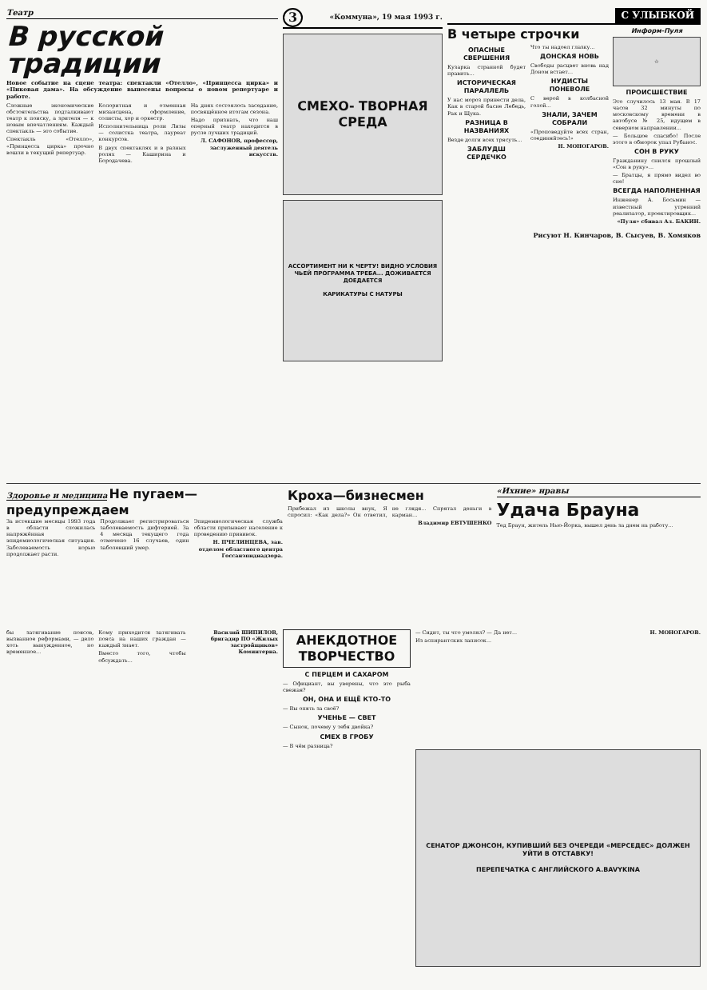Театр
В русской традиции
Новое событие на сцене театра: спектакли «Отелло», «Принцесса цирка» и «Пиковая дама». На обсуждение вынесены вопросы о новом репертуаре и работе.
Сложные экономические обстоятельства подталкивают театр к поиску, а зрителя — к новым впечатлениям. Каждый спектакль — это событие.
Спектакль «Отелло», «Принцесса цирка» прочно вошли в текущий репертуар.
Колоритная и отменная мизансцена, оформление, солисты, хор и оркестр.
Исполнительница роли Лизы — солистка театра, лауреат конкурсов.
В двух спектаклях и в разных ролях — Каширина и Бородачева.
На днях состоялось заседание, посвящённое итогам сезона.
Надо признать, что наш оперный театр находится в русле лучших традиций.
Л. САФОНОВ, профессор, заслуженный деятель искусств.
3 «Коммуна», 19 мая 1993 г.
СМЕХО- ТВОРНАЯ СРЕДА
АССОРТИМЕНТ НИ К ЧЕРТУ! ВИДНО УСЛОВИЯ ЧЬЕЙ ПРОГРАММА ТРЕБА... ДОЖИВАЕТСЯ ДОЕДАЕТСЯ
КАРИКАТУРЫ С НАТУРЫ
С УЛЫБКОЙ
В четыре строчки
ОПАСНЫЕ СВЕРШЕНИЯ
Кузарка странной будет править...
ИСТОРИЧЕСКАЯ ПАРАЛЛЕЛЬ
У нас мороз принести дела, Как в старой басне Лебедь, Рак и Щука.
РАЗНИЦА В НАЗВАНИЯХ
Везде долги всех трясуть...
ЗАБЛУДШ СЕРДЕЧКО
Что ты надоел глазку...
ДОНСКАЯ НОВЬ
Свободы расцвет вновь над Доном встает...
НУДИСТЫ ПОНЕВОЛЕ
С верой в колбасной голой...
ЗНАЛИ, ЗАЧЕМ СОБРАЛИ
«Проповедуйте всех стран, соединяйтесь!»
Н. МОНОГАРОВ.
Информ-Пуля
☆
ПРОИСШЕСТВИЕ
Это случилось 13 мая. В 17 часов 32 минуты по московскому времени в автобусе № 25, идущем в северном направлении...
— Большое спасибо! После этого в обморок упал Рубанос.
СОН В РУКУ
Гражданину снился прошлый «Сон в руку»...
— Братцы, я прямо видел во сне!
ВСЕГДА НАПОЛНЕННАЯ
Инженер А. Босьмин — известный утренний реализатор, проектировщик...
«Пуля» сбивал Ал. БАКИН.
Рисуют Н. Кинчаров, В. Сысуев, В. Хомяков
Здоровье и медицина
Не пугаем—предупреждаем
За истекшие месяцы 1993 года в области сложилась напряжённая эпидемиологическая ситуация. Заболеваемость корью продолжает расти.
Продолжает регистрироваться заболеваемость дифтерией. За 4 месяца текущего года отмечено 16 случаев, один заболевший умер.
Эпидемиологическая служба области призывает население к проведению прививок.
Н. ПЧЕЛИНЦЕВА, зав. отделом областного центра Госсанэпиднадзора.
Кроха—бизнесмен
Прибежал из школы внук, Я спросил: «Как дела?» Он ответил, не глядя... Спрятал деньги в карман...
Владимир ЕВТУШЕНКО
«Ихние» нравы
Удача Брауна
Тед Браун, житель Нью-Йорка, вышел день за днем на работу...
бы затягивание поясов, вызванное реформами, — дело хоть вынужденное, но временное...
Кому приходится затягивать пояса на наших граждан — каждый знает.
Вместо того, чтобы обсуждать...
Василий ШИПИЛОВ, бригадир ПО «Жилых застройщиков» Коминтерна.
АНЕКДОТНОЕ ТВОРЧЕСТВО
С ПЕРЦЕМ И САХАРОМ
— Официант, вы уверены, что это рыба свежая?
ОН, ОНА И ЕЩЁ КТО-ТО
— Вы опять за своё?
УЧЕНЬЕ — СВЕТ
— Сынок, почему у тебя двойка?
СМЕХ В ГРОБУ
— В чём разница?
— Сидит, ты что умолял? — Да нет...
Из аспирантских записок...
Н. МОНОГАРОВ.
СЕНАТОР ДЖОНСОН, КУПИВШИЙ БЕЗ ОЧЕРЕДИ «МЕРСЕДЕС» ДОЛЖЕН УЙТИ В ОТСТАВКУ!
ПЕРЕПЕЧАТКА С АНГЛИЙСКОГО A.BAVYKINA